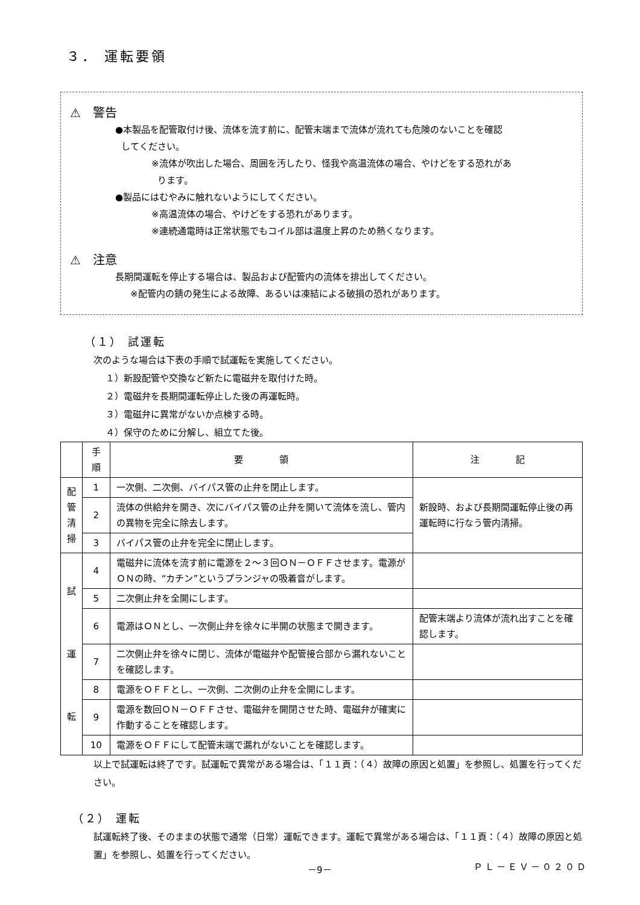３． 運転要領
⚠ 警告
●本製品を配管取付け後、流体を流す前に、配管末端まで流体が流れても危険のないことを確認
してください。
※流体が吹出した場合、周囲を汚したり、怪我や高温流体の場合、やけどをする恐れがあ
ります。
●製品にはむやみに触れないようにしてください。
※高温流体の場合、やけどをする恐れがあります。
※連続通電時は正常状態でもコイル部は温度上昇のため熱くなります。
⚠ 注意
長期間運転を停止する場合は、製品および配管内の流体を排出してください。
※配管内の錆の発生による故障、あるいは凍結による破損の恐れがあります。
（１） 試運転
次のような場合は下表の手順で試運転を実施してください。
１）新設配管や交換など新たに電磁弁を取付けた時。
２）電磁弁を長期間運転停止した後の再運転時。
３）電磁弁に異常がないか点検する時。
４）保守のために分解し、組立てた後。
| | 手順 | 要 領 | 注 記 |
| --- | --- | --- | --- |
| 配 管 清 掃 | 1 | 一次側、二次側、バイパス管の止弁を閉止します。 | 新設時、および長期間運転停止後の再運転時に行なう管内清掃。 |
| | 2 | 流体の供給弁を開き、次にバイパス管の止弁を開いて流体を流し、管内の異物を完全に除去します。 | |
| | 3 | バイパス管の止弁を完全に閉止します。 | |
| 試 運 転 | 4 | 電磁弁に流体を流す前に電源を２～３回ＯＮ－ＯＦＦさせます。電源がＯＮの時、“カチン”というプランジャの吸着音がします。 | |
| | 5 | 二次側止弁を全開にします。 | |
| | 6 | 電源はＯＮとし、一次側止弁を徐々に半開の状態まで開きます。 | 配管末端より流体が流れ出すことを確認します。 |
| | 7 | 二次側止弁を徐々に閉じ、流体が電磁弁や配管接合部から漏れないことを確認します。 | |
| | 8 | 電源をＯＦＦとし、一次側、二次側の止弁を全開にします。 | |
| | 9 | 電源を数回ＯＮ－ＯＦＦさせ、電磁弁を開閉させた時、電磁弁が確実に作動することを確認します。 | |
| | 10 | 電源をＯＦＦにして配管末端で漏れがないことを確認します。 | |
以上で試運転は終了です。試運転で異常がある場合は、「１１頁：（４）故障の原因と処置」を参照し、処置を行ってください。
（２） 運転
試運転終了後、そのままの状態で通常（日常）運転できます。運転で異常がある場合は、「１１頁：（４）故障の原因と処置」を参照し、処置を行ってください。
－9－ ＰＬ－ＥＶ－０２０Ｄ